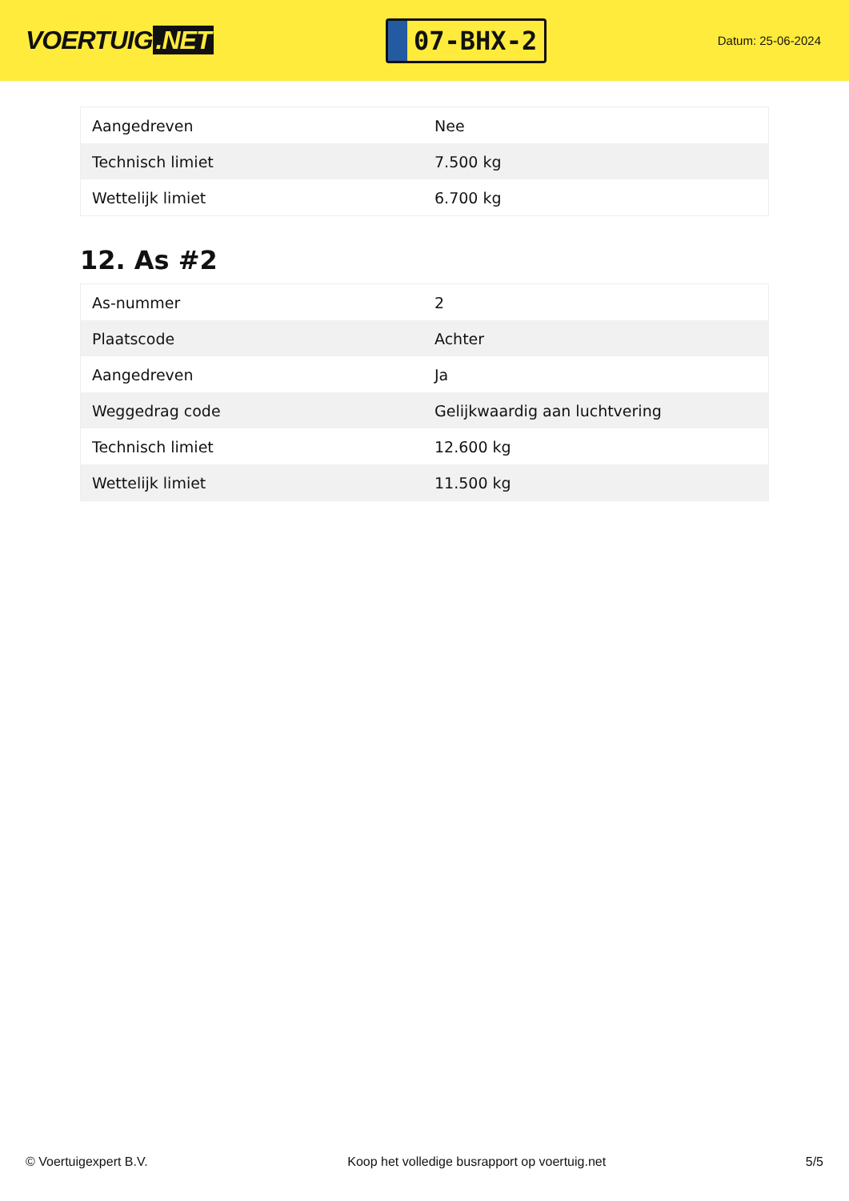VOERTUIG.NET
07-BHX-2
Datum: 25-06-2024
| Aangedreven | Nee |
| Technisch limiet | 7.500 kg |
| Wettelijk limiet | 6.700 kg |
12. As #2
| As-nummer | 2 |
| Plaatscode | Achter |
| Aangedreven | Ja |
| Weggedrag code | Gelijkwaardig aan luchtvering |
| Technisch limiet | 12.600 kg |
| Wettelijk limiet | 11.500 kg |
© Voertuigexpert B.V. Koop het volledige busrapport op voertuig.net 5/5